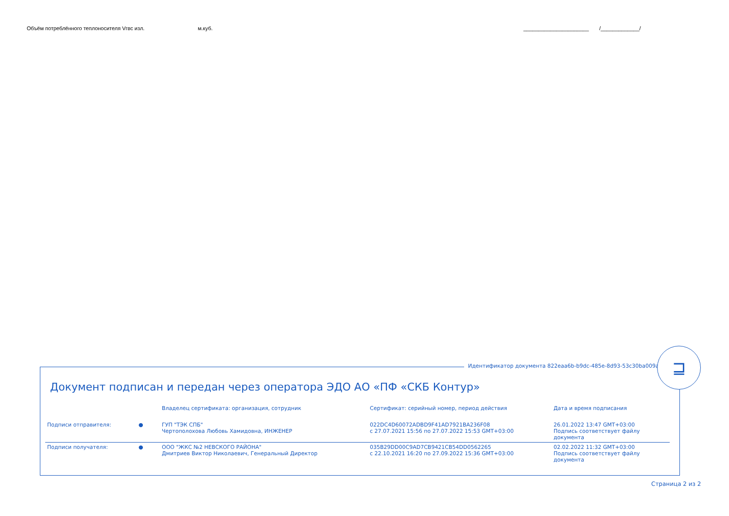Объём потреблённого теплоносителя Vгвс изл. м.куб. ______________________ /_____________/
Документ подписан и передан через оператора ЭДО АО «ПФ «СКБ Контур»
| | | Владелец сертификата: организация, сотрудник | Сертификат: серийный номер, период действия | Дата и время подписания |
| --- | --- | --- | --- | --- |
| Подписи отправителя: | ● | ГУП "ТЭК СПБ" Чертополохова Любовь Хамидовна, ИНЖЕНЕР | 022DC4D60072ADBD9F41AD7921BA236F08 с 27.07.2021 15:56 по 27.07.2022 15:53 GMT+03:00 | 26.01.2022 13:47 GMT+03:00 Подпись соответствует файлу документа |
| Подписи получателя: | ● | ООО "ЖКС №2 НЕВСКОГО РАЙОНА" Дмитриев Виктор Николаевич, Генеральный Директор | 035B29DD00C9AD7CB9421CB54DD0562265 с 22.10.2021 16:20 по 27.09.2022 15:36 GMT+03:00 | 02.02.2022 11:32 GMT+03:00 Подпись соответствует файлу документа |
Идентификатор документа 822eaa6b-b9dc-485e-8d93-53c30ba009aa
⊒
Страница 2 из 2